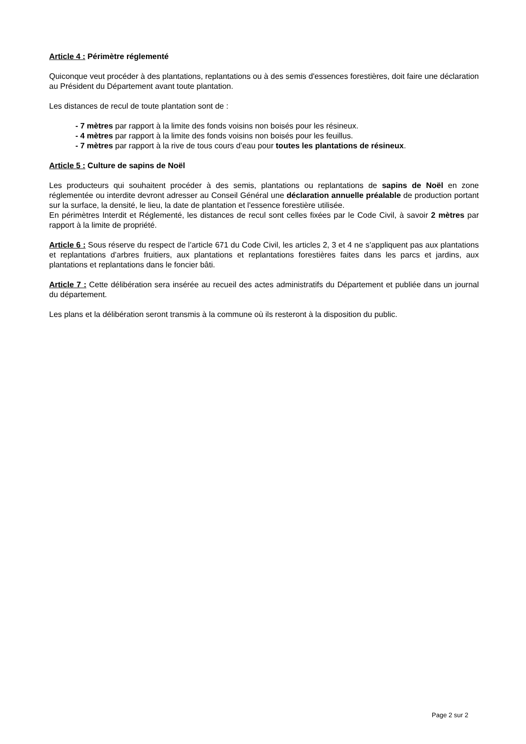Article 4 : Périmètre réglementé
Quiconque veut procéder à des plantations, replantations ou à des semis d'essences forestières, doit faire une déclaration au Président du Département avant toute plantation.
Les distances de recul de toute plantation sont de :
- 7 mètres par rapport à la limite des fonds voisins non boisés pour les résineux.
- 4 mètres par rapport à la limite des fonds voisins non boisés pour les feuillus.
- 7 mètres par rapport à la rive de tous cours d’eau pour toutes les plantations de résineux.
Article 5 : Culture de sapins de Noël
Les producteurs qui souhaitent procéder à des semis, plantations ou replantations de sapins de Noël en zone réglementée ou interdite devront adresser au Conseil Général une déclaration annuelle préalable de production portant sur la surface, la densité, le lieu, la date de plantation et l'essence forestière utilisée.
En périmètres Interdit et Réglementé, les distances de recul sont celles fixées par le Code Civil, à savoir 2 mètres par rapport à la limite de propriété.
Article 6 : Sous réserve du respect de l’article 671 du Code Civil, les articles 2, 3 et 4 ne s’appliquent pas aux plantations et replantations d’arbres fruitiers, aux plantations et replantations forestières faites dans les parcs et jardins, aux plantations et replantations dans le foncier bâti.
Article 7 : Cette délibération sera insérée au recueil des actes administratifs du Département et publiée dans un journal du département.
Les plans et la délibération seront transmis à la commune où ils resteront à la disposition du public.
Page 2 sur 2